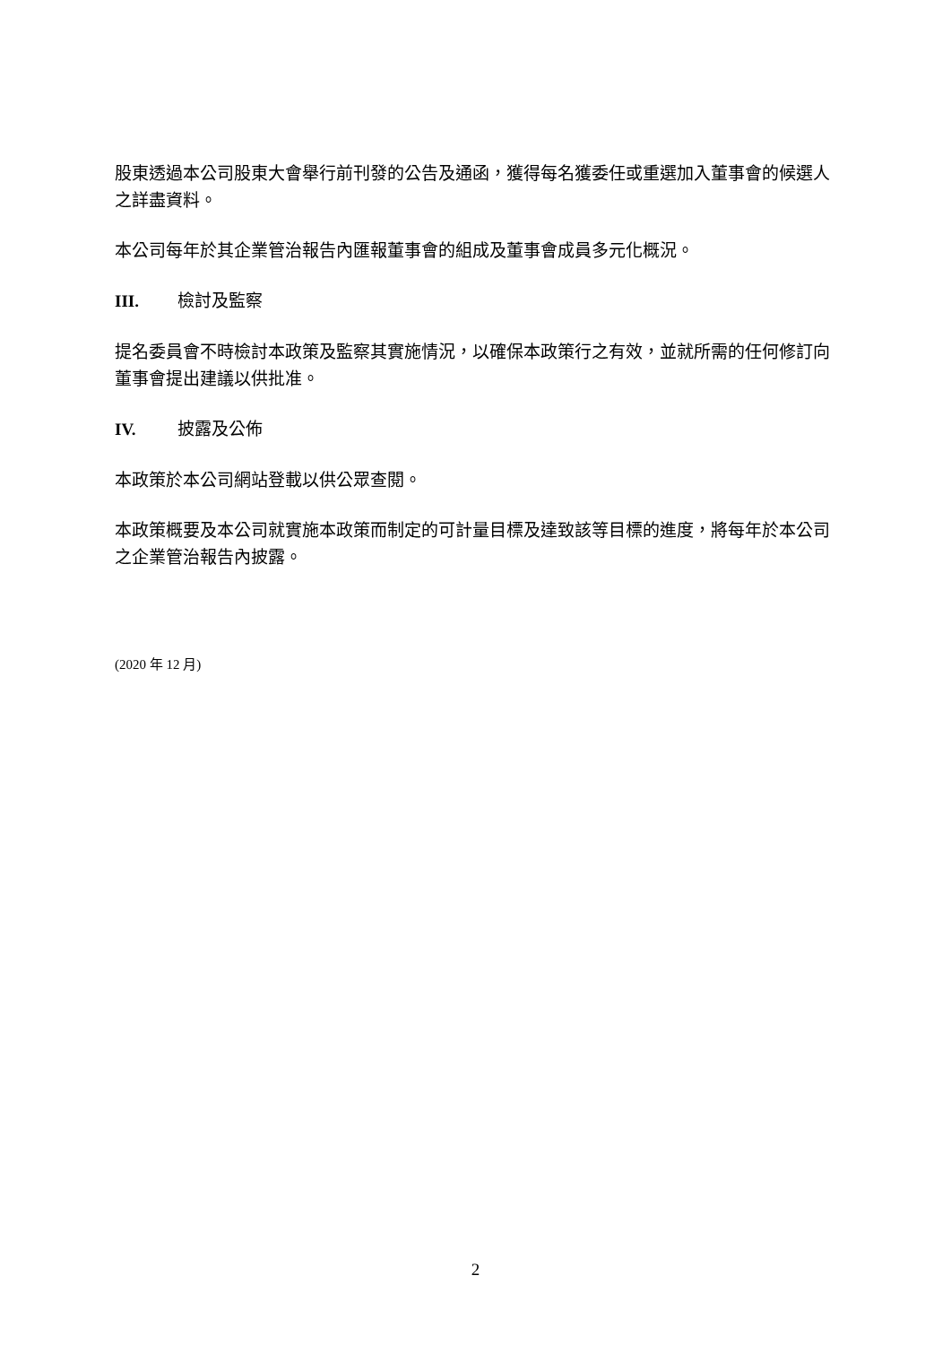股東透過本公司股東大會舉行前刊發的公告及通函，獲得每名獲委任或重選加入董事會的候選人之詳盡資料。
本公司每年於其企業管治報告內匯報董事會的組成及董事會成員多元化概況。
III. 檢討及監察
提名委員會不時檢討本政策及監察其實施情況，以確保本政策行之有效，並就所需的任何修訂向董事會提出建議以供批准。
IV. 披露及公佈
本政策於本公司網站登載以供公眾查閱。
本政策概要及本公司就實施本政策而制定的可計量目標及達致該等目標的進度，將每年於本公司之企業管治報告內披露。
(2020 年 12 月)
2